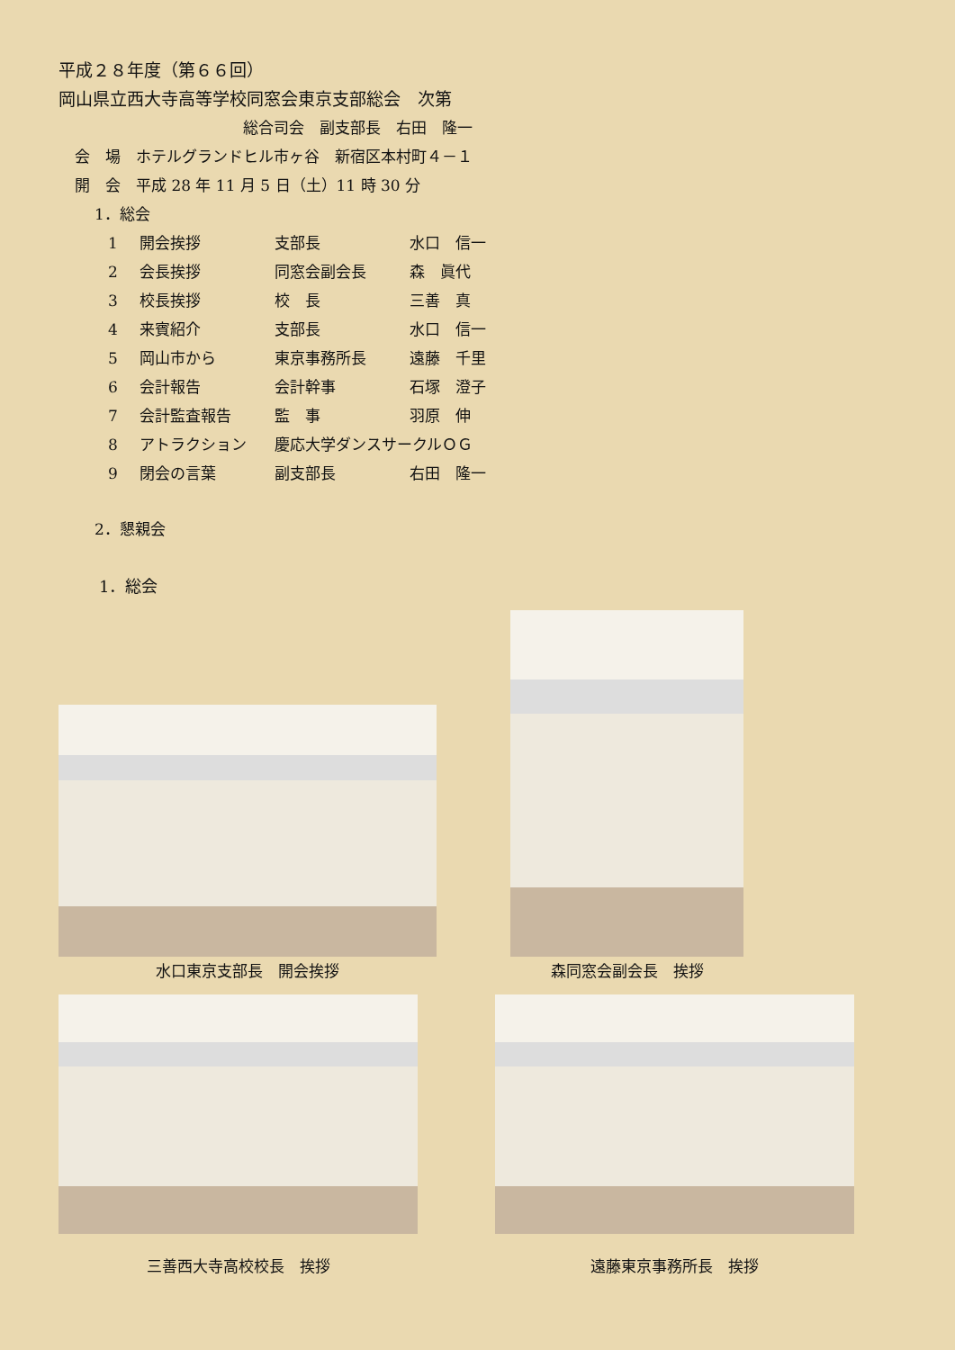平成２８年度（第６６回）
岡山県立西大寺高等学校同窓会東京支部総会　次第
総合司会　副支部長　右田　隆一
会　場　ホテルグランドヒル市ヶ谷　新宿区本村町４－１
開　会　平成 28 年 11 月 5 日（土）11 時 30 分
1．総会
| 1 | 開会挨拶 | 支部長 | 水口 信一 |
| 2 | 会長挨拶 | 同窓会副会長 | 森 眞代 |
| 3 | 校長挨拶 | 校 長 | 三善 真 |
| 4 | 来賓紹介 | 支部長 | 水口 信一 |
| 5 | 岡山市から | 東京事務所長 | 遠藤 千里 |
| 6 | 会計報告 | 会計幹事 | 石塚 澄子 |
| 7 | 会計監査報告 | 監 事 | 羽原 伸 |
| 8 | アトラクション | 慶応大学ダンスサークルＯＧ | |
| 9 | 閉会の言葉 | 副支部長 | 右田 隆一 |
2．懇親会
1．総会
水口東京支部長　開会挨拶
森同窓会副会長　挨拶
三善西大寺高校校長　挨拶 遠藤東京事務所長　挨拶